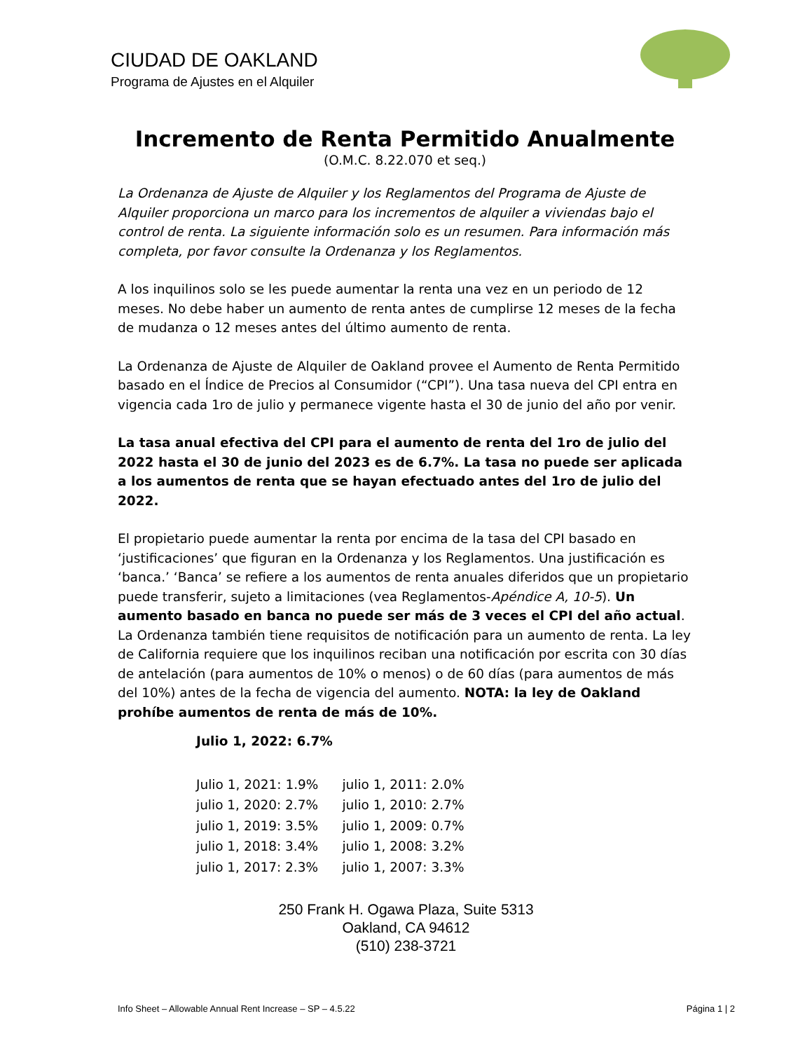CIUDAD DE OAKLAND
Programa de Ajustes en el Alquiler
Incremento de Renta Permitido Anualmente
(O.M.C. 8.22.070 et seq.)
La Ordenanza de Ajuste de Alquiler y los Reglamentos del Programa de Ajuste de Alquiler proporciona un marco para los incrementos de alquiler a viviendas bajo el control de renta. La siguiente información solo es un resumen. Para información más completa, por favor consulte la Ordenanza y los Reglamentos.
A los inquilinos solo se les puede aumentar la renta una vez en un periodo de 12 meses. No debe haber un aumento de renta antes de cumplirse 12 meses de la fecha de mudanza o 12 meses antes del último aumento de renta.
La Ordenanza de Ajuste de Alquiler de Oakland provee el Aumento de Renta Permitido basado en el Índice de Precios al Consumidor (“CPI”). Una tasa nueva del CPI entra en vigencia cada 1ro de julio y permanece vigente hasta el 30 de junio del año por venir.
La tasa anual efectiva del CPI para el aumento de renta del 1ro de julio del 2022 hasta el 30 de junio del 2023 es de 6.7%. La tasa no puede ser aplicada a los aumentos de renta que se hayan efectuado antes del 1ro de julio del 2022.
El propietario puede aumentar la renta por encima de la tasa del CPI basado en ‘justificaciones’ que figuran en la Ordenanza y los Reglamentos. Una justificación es ‘banca.’ ‘Banca’ se refiere a los aumentos de renta anuales diferidos que un propietario puede transferir, sujeto a limitaciones (vea Reglamentos-Apéndice A, 10-5). Un aumento basado en banca no puede ser más de 3 veces el CPI del año actual. La Ordenanza también tiene requisitos de notificación para un aumento de renta. La ley de California requiere que los inquilinos reciban una notificación por escrita con 30 días de antelación (para aumentos de 10% o menos) o de 60 días (para aumentos de más del 10%) antes de la fecha de vigencia del aumento. NOTA: la ley de Oakland prohíbe aumentos de renta de más de 10%.
| Julio 1, 2022: 6.7% | |
| Julio 1, 2021: 1.9% | julio 1, 2011: 2.0% |
| julio 1, 2020: 2.7% | julio 1, 2010: 2.7% |
| julio 1, 2019: 3.5% | julio 1, 2009: 0.7% |
| julio 1, 2018: 3.4% | julio 1, 2008: 3.2% |
| julio 1, 2017: 2.3% | julio 1, 2007: 3.3% |
250 Frank H. Ogawa Plaza, Suite 5313
Oakland, CA 94612
(510) 238-3721
Info Sheet – Allowable Annual Rent Increase – SP – 4.5.22 Página 1 | 2